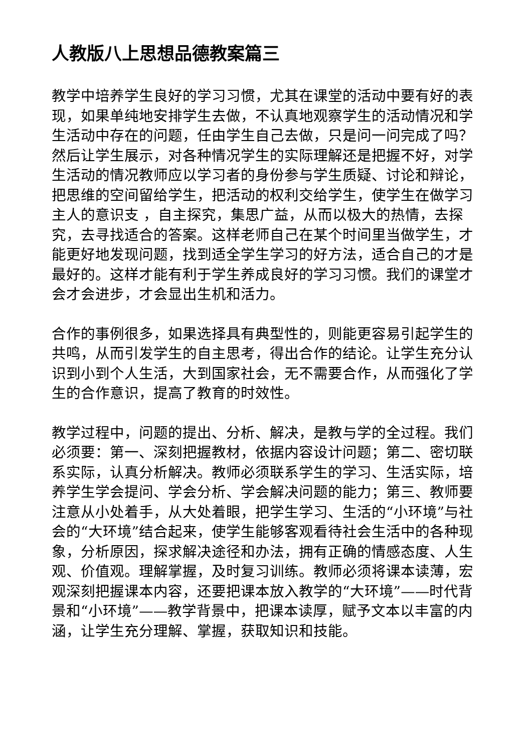人教版八上思想品德教案篇三
教学中培养学生良好的学习习惯，尤其在课堂的活动中要有好的表现，如果单纯地安排学生去做，不认真地观察学生的活动情况和学生活动中存在的问题，任由学生自己去做，只是问一问完成了吗？然后让学生展示，对各种情况学生的实际理解还是把握不好，对学生活动的情况教师应以学习者的身份参与学生质疑、讨论和辩论，把思维的空间留给学生，把活动的权利交给学生，使学生在做学习主人的意识支 ，自主探究，集思广益，从而以极大的热情，去探究，去寻找适合的答案。这样老师自己在某个时间里当做学生，才能更好地发现问题，找到适全学生学习的好方法，适合自己的才是最好的。这样才能有利于学生养成良好的学习习惯。我们的课堂才会才会进步，才会显出生机和活力。
合作的事例很多，如果选择具有典型性的，则能更容易引起学生的共鸣，从而引发学生的自主思考，得出合作的结论。让学生充分认识到小到个人生活，大到国家社会，无不需要合作，从而强化了学生的合作意识，提高了教育的时效性。
教学过程中，问题的提出、分析、解决，是教与学的全过程。我们必须要：第一、深刻把握教材，依据内容设计问题；第二、密切联系实际，认真分析解决。教师必须联系学生的学习、生活实际，培养学生学会提问、学会分析、学会解决问题的能力；第三、教师要注意从小处着手，从大处着眼，把学生学习、生活的“小环境”与社会的“大环境”结合起来，使学生能够客观看待社会生活中的各种现象，分析原因，探求解决途径和办法，拥有正确的情感态度、人生观、价值观。理解掌握，及时复习训练。教师必须将课本读薄，宏观深刻把握课本内容，还要把课本放入教学的“大环境”——时代背景和“小环境”——教学背景中，把课本读厚，赋予文本以丰富的内涵，让学生充分理解、掌握，获取知识和技能。